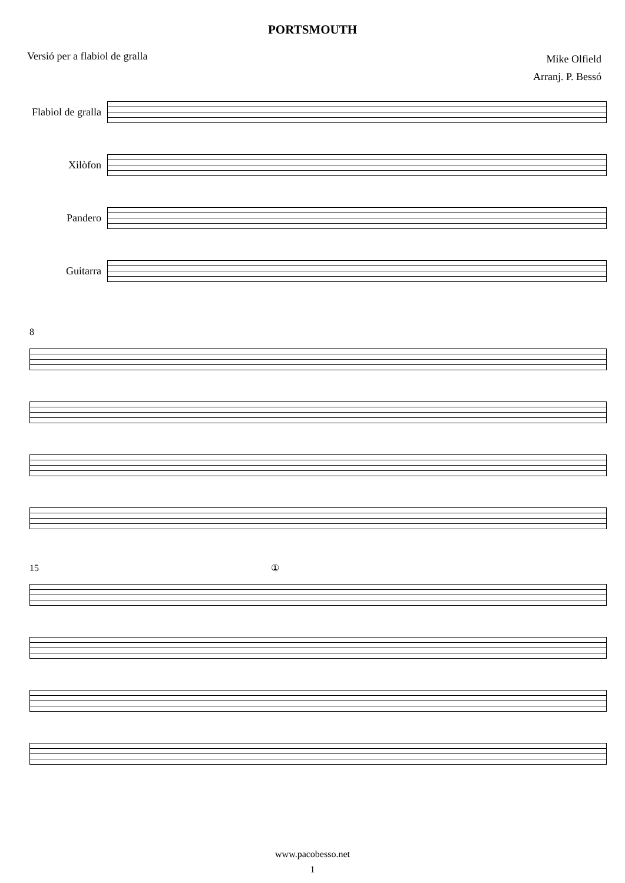PORTSMOUTH
Versió per a flabiol de gralla
Mike Olfield
Arranj. P. Bessó
Flabiol de gralla
Xilòfon
Pandero
Guitarra
8
15 ①
www.pacobesso.net
1